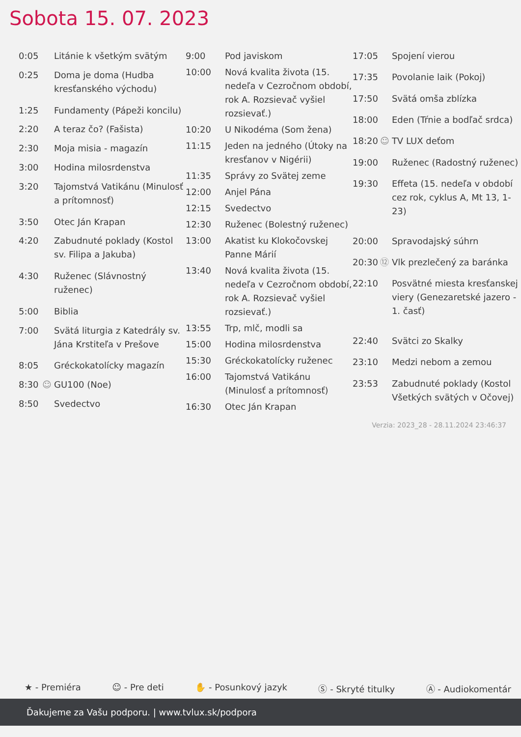Sobota 15. 07. 2023
| 0:05 | | Litánie k všetkým svätým |
| 0:25 | | Doma je doma (Hudba kresťanského východu) |
| 1:25 | | Fundamenty (Pápeži koncilu) |
| 2:20 | | A teraz čo? (Fašista) |
| 2:30 | | Moja misia - magazín |
| 3:00 | | Hodina milosrdenstva |
| 3:20 | | Tajomstvá Vatikánu (Minulosť a prítomnosť) |
| 3:50 | | Otec Ján Krapan |
| 4:20 | | Zabudnuté poklady (Kostol sv. Filipa a Jakuba) |
| 4:30 | | Ruženec (Slávnostný ruženec) |
| 5:00 | | Biblia |
| 7:00 | | Svätá liturgia z Katedrály sv. Jána Krstiteľa v Prešove |
| 8:05 | | Gréckokatolícky magazín |
| 8:30 | ☺ | GU100 (Noe) |
| 8:50 | | Svedectvo |
| 9:00 | | Pod javiskom |
| 10:00 | | Nová kvalita života (15. nedeľa v Cezročnom období, rok A. Rozsievač vyšiel rozsievať.) |
| 10:20 | | U Nikodéma (Som žena) |
| 11:15 | | Jeden na jedného (Útoky na kresťanov v Nigérii) |
| 11:35 | | Správy zo Svätej zeme |
| 12:00 | | Anjel Pána |
| 12:15 | | Svedectvo |
| 12:30 | | Ruženec (Bolestný ruženec) |
| 13:00 | | Akatist ku Klokočovskej Panne Márií |
| 13:40 | | Nová kvalita života (15. nedeľa v Cezročnom období, rok A. Rozsievač vyšiel rozsievať.) |
| 13:55 | | Trp, mlč, modli sa |
| 15:00 | | Hodina milosrdenstva |
| 15:30 | | Gréckokatolícky ruženec |
| 16:00 | | Tajomstvá Vatikánu (Minulosť a prítomnosť) |
| 16:30 | | Otec Ján Krapan |
| 17:05 | | Spojení vierou |
| 17:35 | | Povolanie laik (Pokoj) |
| 17:50 | | Svätá omša zblízka |
| 18:00 | | Eden (Tŕnie a bodľač srdca) |
| 18:20 | ☺ | TV LUX deťom |
| 19:00 | | Ruženec (Radostný ruženec) |
| 19:30 | | Effeta (15. nedeľa v období cez rok, cyklus A, Mt 13, 1-23) |
| 20:00 | | Spravodajský súhrn |
| 20:30 | ⑫ | Vlk prezlečený za baránka |
| 22:10 | | Posvätné miesta kresťanskej viery (Genezaretské jazero - 1. časť) |
| 22:40 | | Svätci zo Skalky |
| 23:10 | | Medzi nebom a zemou |
| 23:53 | | Zabudnuté poklady (Kostol Všetkých svätých v Očovej) |
Verzia: 2023_28 - 28.11.2024 23:46:37
★ - Premiéra ☺ - Pre deti ✋ - Posunkový jazyk Ⓢ - Skryté titulky Ⓐ - Audiokomentár
Ďakujeme za Vašu podporu. | www.tvlux.sk/podpora